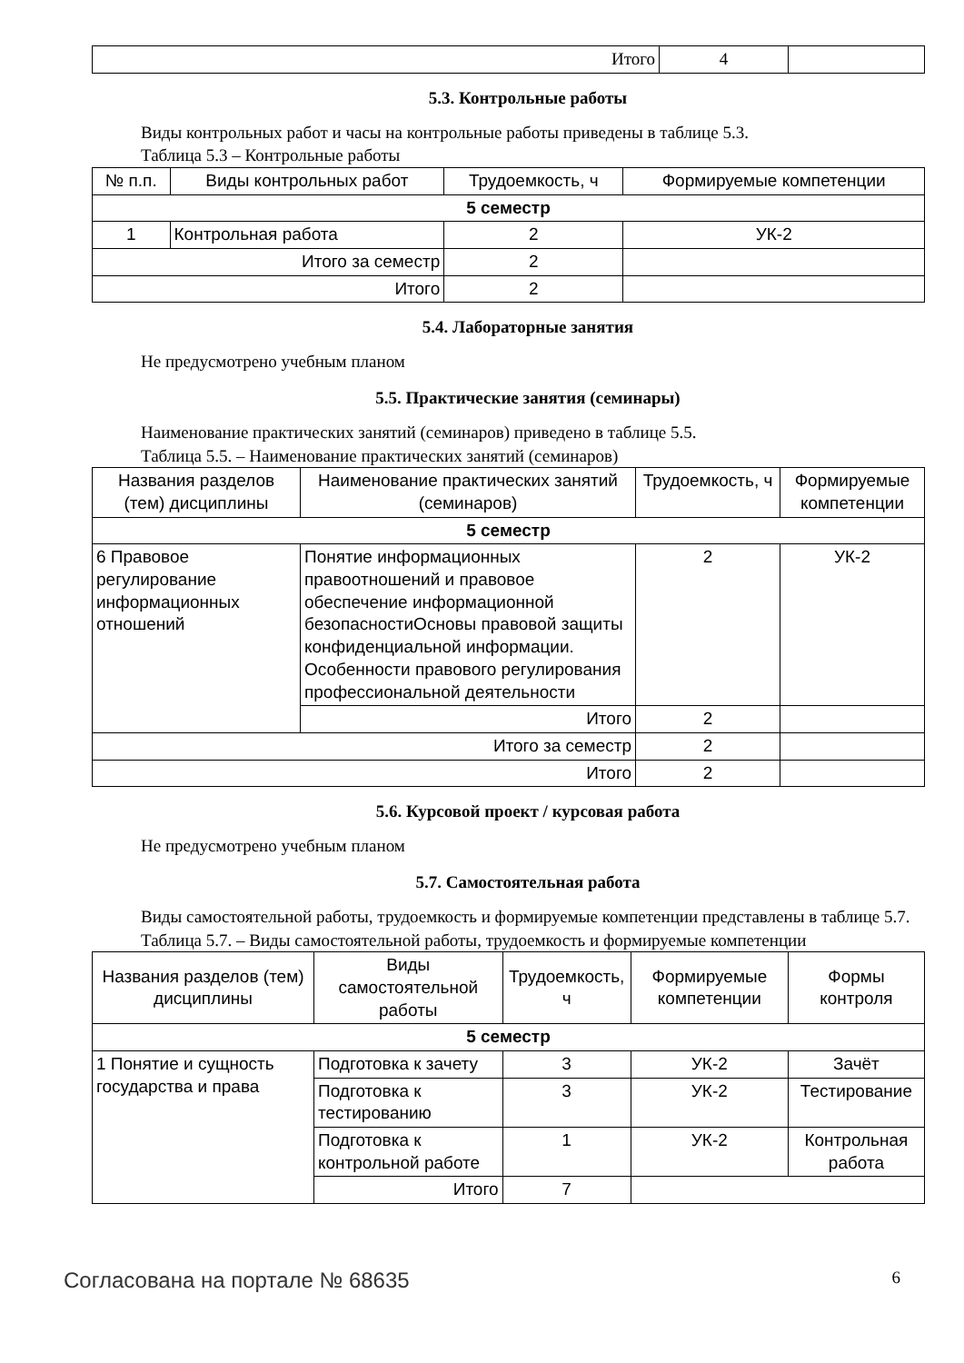| Итого | 4 | |
5.3. Контрольные работы
Виды контрольных работ и часы на контрольные работы приведены в таблице 5.3.
Таблица 5.3 – Контрольные работы
| № п.п. | Виды контрольных работ | Трудоемкость, ч | Формируемые компетенции |
| --- | --- | --- | --- |
| 5 семестр | | | |
| 1 | Контрольная работа | 2 | УК-2 |
| Итого за семестр | | 2 | |
| Итого | | 2 | |
5.4. Лабораторные занятия
Не предусмотрено учебным планом
5.5. Практические занятия (семинары)
Наименование практических занятий (семинаров) приведено в таблице 5.5.
Таблица 5.5. – Наименование практических занятий (семинаров)
| Названия разделов (тем) дисциплины | Наименование практических занятий (семинаров) | Трудоемкость, ч | Формируемые компетенции |
| --- | --- | --- | --- |
| 5 семестр | | | |
| 6 Правовое регулирование информационных отношений | Понятие информационных правоотношений и правовое обеспечение информационной безопасностиОсновы правовой защиты конфиденциальной информации. Особенности правового регулирования профессиональной деятельности | 2 | УК-2 |
| | Итого | 2 | |
| Итого за семестр | | 2 | |
| Итого | | 2 | |
5.6. Курсовой проект / курсовая работа
Не предусмотрено учебным планом
5.7. Самостоятельная работа
Виды самостоятельной работы, трудоемкость и формируемые компетенции представлены в таблице 5.7.
Таблица 5.7. – Виды самостоятельной работы, трудоемкость и формируемые компетенции
| Названия разделов (тем) дисциплины | Виды самостоятельной работы | Трудоемкость, ч | Формируемые компетенции | Формы контроля |
| --- | --- | --- | --- | --- |
| 5 семестр | | | | |
| 1 Понятие и сущность государства и права | Подготовка к зачету | 3 | УК-2 | Зачёт |
| | Подготовка к тестированию | 3 | УК-2 | Тестирование |
| | Подготовка к контрольной работе | 1 | УК-2 | Контрольная работа |
| | Итого | 7 | | |
Согласована на портале № 68635 6